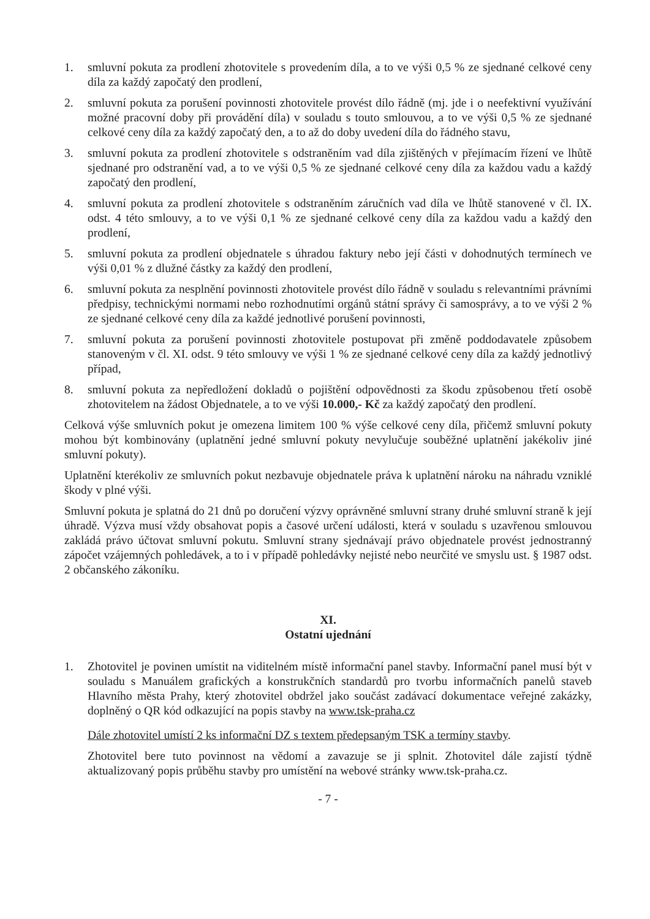1. smluvní pokuta za prodlení zhotovitele s provedením díla, a to ve výši 0,5 % ze sjednané celkové ceny díla za každý započatý den prodlení,
2. smluvní pokuta za porušení povinnosti zhotovitele provést dílo řádně (mj. jde i o neefektivní využívání možné pracovní doby při provádění díla) v souladu s touto smlouvou, a to ve výši 0,5 % ze sjednané celkové ceny díla za každý započatý den, a to až do doby uvedení díla do řádného stavu,
3. smluvní pokuta za prodlení zhotovitele s odstraněním vad díla zjištěných v přejímacím řízení ve lhůtě sjednané pro odstranění vad, a to ve výši 0,5 % ze sjednané celkové ceny díla za každou vadu a každý započatý den prodlení,
4. smluvní pokuta za prodlení zhotovitele s odstraněním záručních vad díla ve lhůtě stanovené v čl. IX. odst. 4 této smlouvy, a to ve výši 0,1 % ze sjednané celkové ceny díla za každou vadu a každý den prodlení,
5. smluvní pokuta za prodlení objednatele s úhradou faktury nebo její části v dohodnutých termínech ve výši 0,01 % z dlužné částky za každý den prodlení,
6. smluvní pokuta za nesplnění povinnosti zhotovitele provést dílo řádně v souladu s relevantními právními předpisy, technickými normami nebo rozhodnutími orgánů státní správy či samosprávy, a to ve výši 2 % ze sjednané celkové ceny díla za každé jednotlivé porušení povinnosti,
7. smluvní pokuta za porušení povinnosti zhotovitele postupovat při změně poddodavatele způsobem stanoveným v čl. XI. odst. 9 této smlouvy ve výši 1 % ze sjednané celkové ceny díla za každý jednotlivý případ,
8. smluvní pokuta za nepředložení dokladů o pojištění odpovědnosti za škodu způsobenou třetí osobě zhotovitelem na žádost Objednatele, a to ve výši 10.000,- Kč za každý započatý den prodlení.
Celková výše smluvních pokut je omezena limitem 100 % výše celkové ceny díla, přičemž smluvní pokuty mohou být kombinovány (uplatnění jedné smluvní pokuty nevylučuje souběžné uplatnění jakékoliv jiné smluvní pokuty).
Uplatnění kterékoliv ze smluvních pokut nezbavuje objednatele práva k uplatnění nároku na náhradu vzniklé škody v plné výši.
Smluvní pokuta je splatná do 21 dnů po doručení výzvy oprávněné smluvní strany druhé smluvní straně k její úhradě. Výzva musí vždy obsahovat popis a časové určení události, která v souladu s uzavřenou smlouvou zakládá právo účtovat smluvní pokutu. Smluvní strany sjednávají právo objednatele provést jednostranný zápočet vzájemných pohledávek, a to i v případě pohledávky nejisté nebo neurčité ve smyslu ust. § 1987 odst. 2 občanského zákoníku.
XI.
Ostatní ujednání
1. Zhotovitel je povinen umístit na viditelném místě informační panel stavby. Informační panel musí být v souladu s Manuálem grafických a konstrukčních standardů pro tvorbu informačních panelů staveb Hlavního města Prahy, který zhotovitel obdržel jako součást zadávací dokumentace veřejné zakázky, doplněný o QR kód odkazující na popis stavby na www.tsk-praha.cz
Dále zhotovitel umístí 2 ks informační DZ s textem předepsaným TSK a termíny stavby.
Zhotovitel bere tuto povinnost na vědomí a zavazuje se ji splnit. Zhotovitel dále zajistí týdně aktualizovaný popis průběhu stavby pro umístění na webové stránky www.tsk-praha.cz.
- 7 -